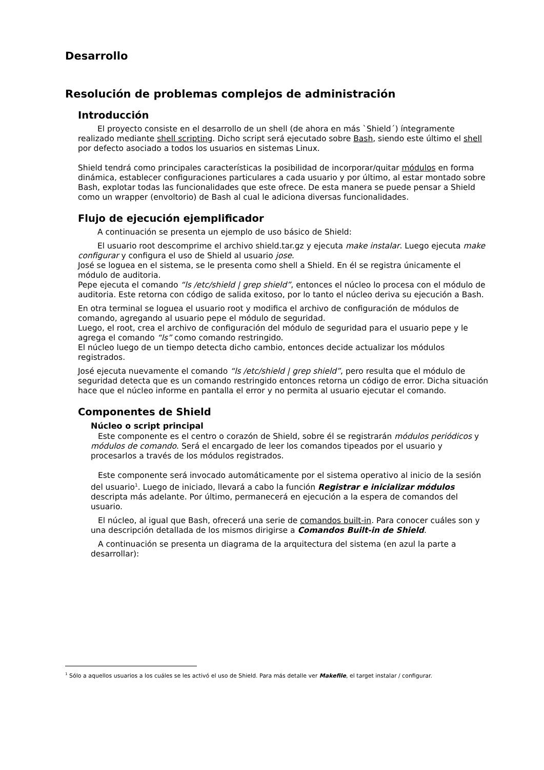Desarrollo
Resolución de problemas complejos de administración
Introducción
El proyecto consiste en el desarrollo de un shell (de ahora en más `Shield´) íntegramente realizado mediante shell scripting. Dicho script será ejecutado sobre Bash, siendo este último el shell por defecto asociado a todos los usuarios en sistemas Linux.
Shield tendrá como principales características la posibilidad de incorporar/quitar módulos en forma dinámica, establecer configuraciones particulares a cada usuario y por último, al estar montado sobre Bash, explotar todas las funcionalidades que este ofrece. De esta manera se puede pensar a Shield como un wrapper (envoltorio) de Bash al cual le adiciona diversas funcionalidades.
Flujo de ejecución ejemplificador
A continuación se presenta un ejemplo de uso básico de Shield:
El usuario root descomprime el archivo shield.tar.gz y ejecuta make instalar. Luego ejecuta make configurar y configura el uso de Shield al usuario jose.
José se loguea en el sistema, se le presenta como shell a Shield. En él se registra únicamente el módulo de auditoria.
Pepe ejecuta el comando “ls /etc/shield | grep shield”, entonces el núcleo lo procesa con el módulo de auditoria. Este retorna con código de salida exitoso, por lo tanto el núcleo deriva su ejecución a Bash.
En otra terminal se loguea el usuario root y modifica el archivo de configuración de módulos de comando, agregando al usuario pepe el módulo de seguridad.
Luego, el root, crea el archivo de configuración del módulo de seguridad para el usuario pepe y le agrega el comando “ls” como comando restringido.
El núcleo luego de un tiempo detecta dicho cambio, entonces decide actualizar los módulos registrados.
José ejecuta nuevamente el comando “ls /etc/shield | grep shield”, pero resulta que el módulo de seguridad detecta que es un comando restringido entonces retorna un código de error. Dicha situación hace que el núcleo informe en pantalla el error y no permita al usuario ejecutar el comando.
Componentes de Shield
Núcleo o script principal
Este componente es el centro o corazón de Shield, sobre él se registrarán módulos periódicos y módulos de comando. Será el encargado de leer los comandos tipeados por el usuario y procesarlos a través de los módulos registrados.
Este componente será invocado automáticamente por el sistema operativo al inicio de la sesión del usuario<sup>1</sup>. Luego de iniciado, llevará a cabo la función Registrar e inicializar módulos descripta más adelante. Por último, permanecerá en ejecución a la espera de comandos del usuario.
El núcleo, al igual que Bash, ofrecerá una serie de comandos built-in. Para conocer cuáles son y una descripción detallada de los mismos dirigirse a Comandos Built-in de Shield.
A continuación se presenta un diagrama de la arquitectura del sistema (en azul la parte a desarrollar):
<sup>1</sup> Sólo a aquellos usuarios a los cuáles se les activó el uso de Shield. Para más detalle ver Makefile, el target instalar / configurar.